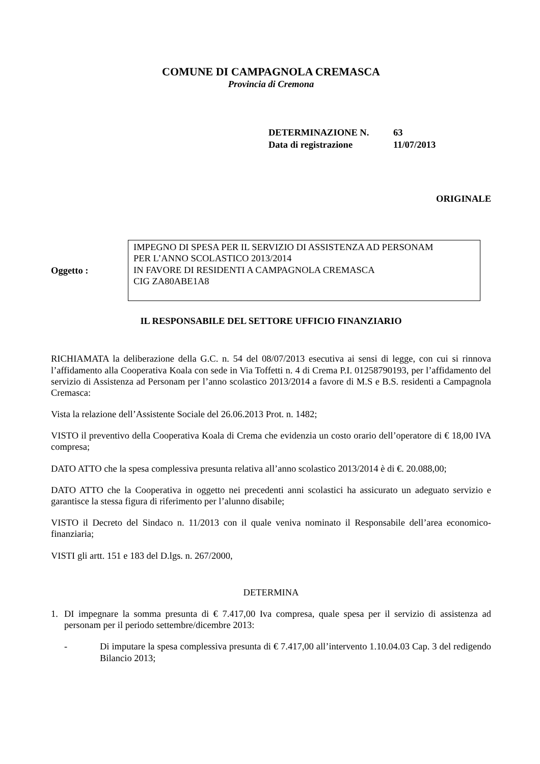COMUNE DI CAMPAGNOLA CREMASCA
Provincia di Cremona
| DETERMINAZIONE N. | 63 |
| Data di registrazione | 11/07/2013 |
ORIGINALE
Oggetto :
IMPEGNO DI SPESA PER IL SERVIZIO DI ASSISTENZA AD PERSONAM
PER L’ANNO SCOLASTICO 2013/2014
IN FAVORE DI RESIDENTI A CAMPAGNOLA CREMASCA
CIG ZA80ABE1A8
IL RESPONSABILE DEL SETTORE UFFICIO FINANZIARIO
RICHIAMATA la deliberazione della G.C. n. 54 del 08/07/2013 esecutiva ai sensi di legge, con cui si rinnova l’affidamento alla Cooperativa Koala con sede in Via Toffetti n. 4 di Crema P.I. 01258790193, per l’affidamento del servizio di Assistenza ad Personam per l’anno scolastico 2013/2014 a favore di M.S e B.S. residenti a Campagnola Cremasca:
Vista la relazione dell’Assistente Sociale del 26.06.2013 Prot. n. 1482;
VISTO il preventivo della Cooperativa Koala di Crema che evidenzia un costo orario dell’operatore di € 18,00 IVA compresa;
DATO ATTO che la spesa complessiva presunta relativa all’anno scolastico 2013/2014 è di €. 20.088,00;
DATO ATTO che la Cooperativa in oggetto nei precedenti anni scolastici ha assicurato un adeguato servizio e garantisce la stessa figura di riferimento per l’alunno disabile;
VISTO il Decreto del Sindaco n. 11/2013 con il quale veniva nominato il Responsabile dell’area economico-finanziaria;
VISTI gli artt. 151 e 183 del D.lgs. n. 267/2000,
DETERMINA
1. DI impegnare la somma presunta di € 7.417,00 Iva compresa, quale spesa per il servizio di assistenza ad personam per il periodo settembre/dicembre 2013:
- Di imputare la spesa complessiva presunta di € 7.417,00 all’intervento 1.10.04.03 Cap. 3 del redigendo Bilancio 2013;